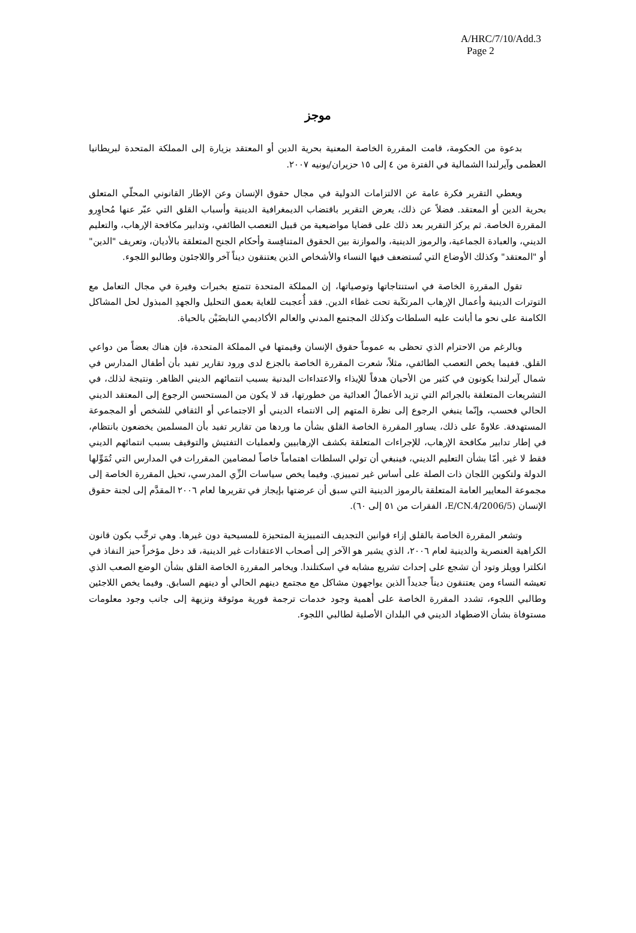A/HRC/7/10/Add.3
Page 2
موجز
بدعوة من الحكومة، قامت المقررة الخاصة المعنية بحرية الدين أو المعتقد بزيارة إلى المملكة المتحدة لبريطانيا العظمى وآيرلندا الشمالية في الفترة من ٤ إلى ١٥ حزيران/يونيه ٢٠٠٧.
ويعطي التقرير فكرة عامة عن الالتزامات الدولية في مجال حقوق الإنسان وعن الإطار القانوني المحلّي المتعلق بحرية الدين أو المعتقد. فضلاً عن ذلك، يعرض التقرير باقتضاب الديمغرافية الدينية وأسباب القلق التي عبّر عنها مُحاوِرو المقررة الخاصة. ثم يركز التقرير بعد ذلك على قضايا مواضيعية من قبيل التعصب الطائفي، وتدابير مكافحة الإرهاب، والتعليم الديني، والعبادة الجماعية، والرموز الدينية، والموازنة بين الحقوق المتنافِسة وأحكام الجنح المتعلقة بالأديان، وتعريف "الدين" أو "المعتقد" وكذلك الأوضاع التي تُستضعف فيها النساء والأشخاص الذين يعتنقون ديناً آخر واللاجئون وطالبو اللجوء.
تقول المقررة الخاصة في استنتاجاتها وتوصياتها، إن المملكة المتحدة تتمتع بخبرات وفيرة في مجال التعامل مع التوترات الدينية وأعمال الإرهاب المرتكَبة تحت غطاء الدين. فقد أُعجبت للغاية بعمق التحليل والجهدِ المبذول لحل المشاكل الكامنة على نحو ما أبانت عليه السلطات وكذلك المجتمع المدني والعالم الأكاديمي النابضَيْن بالحياة.
وبالرغم من الاحترام الذي تحظى به عموماً حقوق الإنسان وقيمتها في المملكة المتحدة، فإن هناك بعضاً من دواعي القلق. ففيما يخص التعصب الطائفي، مثلاً، شعرت المقررة الخاصة بالجزع لدى ورود تقارير تفيد بأن أطفال المدارس في شمال آيرلندا يكونون في كثير من الأحيان هدفاً للإيذاء والاعتداءات البدنية بسبب انتمائهم الديني الظاهر. ونتيجة لذلك، في التشريعات المتعلقة بالجرائم التي تزيد الأعمالُ العدائية من خطورتها، قد لا يكون من المستحسن الرجوع إلى المعتقد الديني الحالي فحسب، وإنّما ينبغي الرجوع إلى نظرة المتهم إلى الانتماء الديني أو الاجتماعي أو الثقافي للشخص أو المجموعة المستهدفة. علاوةً على ذلك، يساور المقررة الخاصة القلق بشأن ما وردها من تقارير تفيد بأن المسلمين يخضعون بانتظام، في إطار تدابير مكافحة الإرهاب، للإجراءات المتعلقة بكشف الإرهابيين ولعمليات التفتيش والتوقيف بسبب انتمائهم الديني فقط لا غير. أمّا بشأن التعليم الديني، فينبغي أن تولي السلطات اهتماماً خاصاً لمضامين المقررات في المدارس التي تُمَوِّلها الدولة ولتكوين اللجان ذات الصلة على أساس غير تمييزي. وفيما يخص سياسات الزِّي المدرسي، تحيل المقررة الخاصة إلى مجموعة المعايير العامة المتعلقة بالرموز الدينية التي سبق أن عرضتها بإيجاز في تقريرها لعام ٢٠٠٦ المقدَّم إلى لجنة حقوق الإنسان (E/CN.4/2006/5، الفقرات من ٥١ إلى ٦٠).
وتشعر المقررة الخاصة بالقلق إزاء قوانين التجديف التمييزية المتحيزة للمسيحية دون غيرها. وهي ترحِّب بكون قانون الكراهية العنصرية والدينية لعام ٢٠٠٦، الذي يشير هو الآخر إلى أصحاب الاعتقادات غير الدينية، قد دخل مؤخراً حيز النفاذ في انكلترا وويلز وتود أن تشجع على إحداث تشريع مشابه في اسكتلندا. ويخامر المقررة الخاصة القلق بشأن الوضع الصعب الذي تعيشه النساء ومن يعتنقون ديناً جديداً الذين يواجهون مشاكل مع مجتمع دينهم الحالي أو دينهم السابق. وفيما يخص اللاجئين وطالبي اللجوء، تشدد المقررة الخاصة على أهمية وجود خدمات ترجمة فورية موثوقة ونزيهة إلى جانب وجود معلومات مستوفاة بشأن الاضطهاد الديني في البلدان الأصلية لطالبي اللجوء.